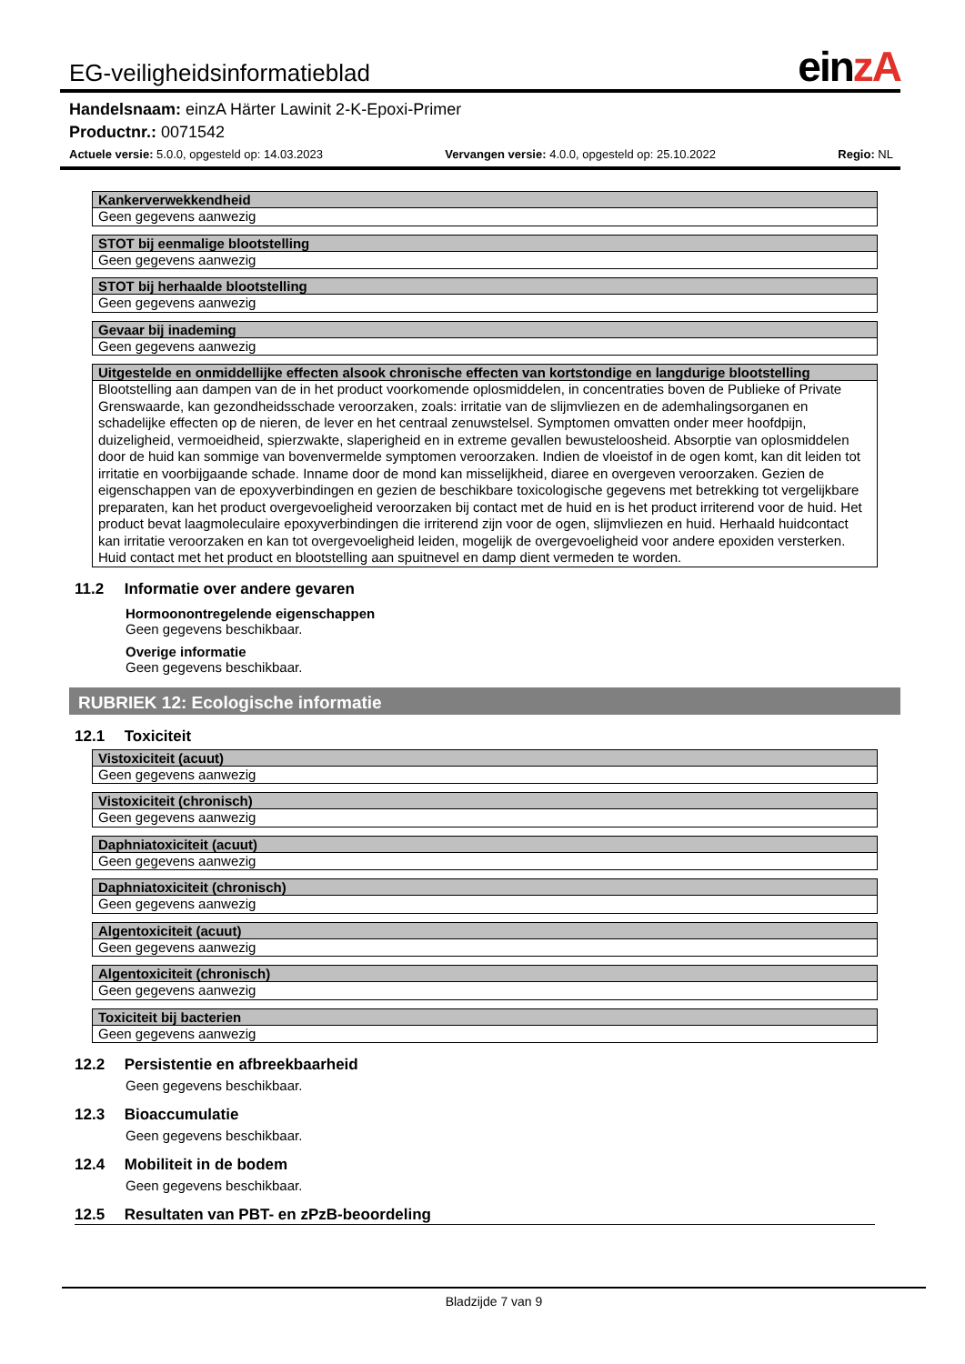EG-veiligheidsinformatieblad einzA
Handelsnaam: einzA Härter Lawinit 2-K-Epoxi-Primer
Productnr.: 0071542
Actuele versie: 5.0.0, opgesteld op: 14.03.2023 Vervangen versie: 4.0.0, opgesteld op: 25.10.2022 Regio: NL
| Kankerverwekkendheid |
| --- |
| Geen gegevens aanwezig |
| STOT bij eenmalige blootstelling |
| --- |
| Geen gegevens aanwezig |
| STOT bij herhaalde blootstelling |
| --- |
| Geen gegevens aanwezig |
| Gevaar bij inademing |
| --- |
| Geen gegevens aanwezig |
| Uitgestelde en onmiddellijke effecten alsook chronische effecten van kortstondige en langdurige blootstelling |
| --- |
| Blootstelling aan dampen van de in het product voorkomende oplosmiddelen, in concentraties boven de Publieke of Private Grenswaarde, kan gezondheidsschade veroorzaken, zoals: irritatie van de slijmvliezen en de ademhalingsorganen en schadelijke effecten op de nieren, de lever en het centraal zenuwstelsel. Symptomen omvatten onder meer hoofdpijn, duizeligheid, vermoeidheid, spierzwakte, slaperigheid en in extreme gevallen bewusteloosheid. Absorptie van oplosmiddelen door de huid kan sommige van bovenvermelde symptomen veroorzaken. Indien de vloeistof in de ogen komt, kan dit leiden tot irritatie en voorbijgaande schade. Inname door de mond kan misselijkheid, diaree en overgeven veroorzaken. Gezien de eigenschappen van de epoxyverbindingen en gezien de beschikbare toxicologische gegevens met betrekking tot vergelijkbare preparaten, kan het product overgevoeligheid veroorzaken bij contact met de huid en is het product irriterend voor de huid. Het product bevat laagmoleculaire epoxyverbindingen die irriterend zijn voor de ogen, slijmvliezen en huid. Herhaald huidcontact kan irritatie veroorzaken en kan tot overgevoeligheid leiden, mogelijk de overgevoeligheid voor andere epoxiden versterken. Huid contact met het product en blootstelling aan spuitnevel en damp dient vermeden te worden. |
11.2 Informatie over andere gevaren
Hormoonontregelende eigenschappen
Geen gegevens beschikbaar.
Overige informatie
Geen gegevens beschikbaar.
RUBRIEK 12: Ecologische informatie
12.1 Toxiciteit
| Vistoxiciteit (acuut) |
| --- |
| Geen gegevens aanwezig |
| Vistoxiciteit (chronisch) |
| --- |
| Geen gegevens aanwezig |
| Daphniatoxiciteit (acuut) |
| --- |
| Geen gegevens aanwezig |
| Daphniatoxiciteit (chronisch) |
| --- |
| Geen gegevens aanwezig |
| Algentoxiciteit (acuut) |
| --- |
| Geen gegevens aanwezig |
| Algentoxiciteit (chronisch) |
| --- |
| Geen gegevens aanwezig |
| Toxiciteit bij bacterien |
| --- |
| Geen gegevens aanwezig |
12.2 Persistentie en afbreekbaarheid
Geen gegevens beschikbaar.
12.3 Bioaccumulatie
Geen gegevens beschikbaar.
12.4 Mobiliteit in de bodem
Geen gegevens beschikbaar.
12.5 Resultaten van PBT- en zPzB-beoordeling
Bladzijde 7 van 9